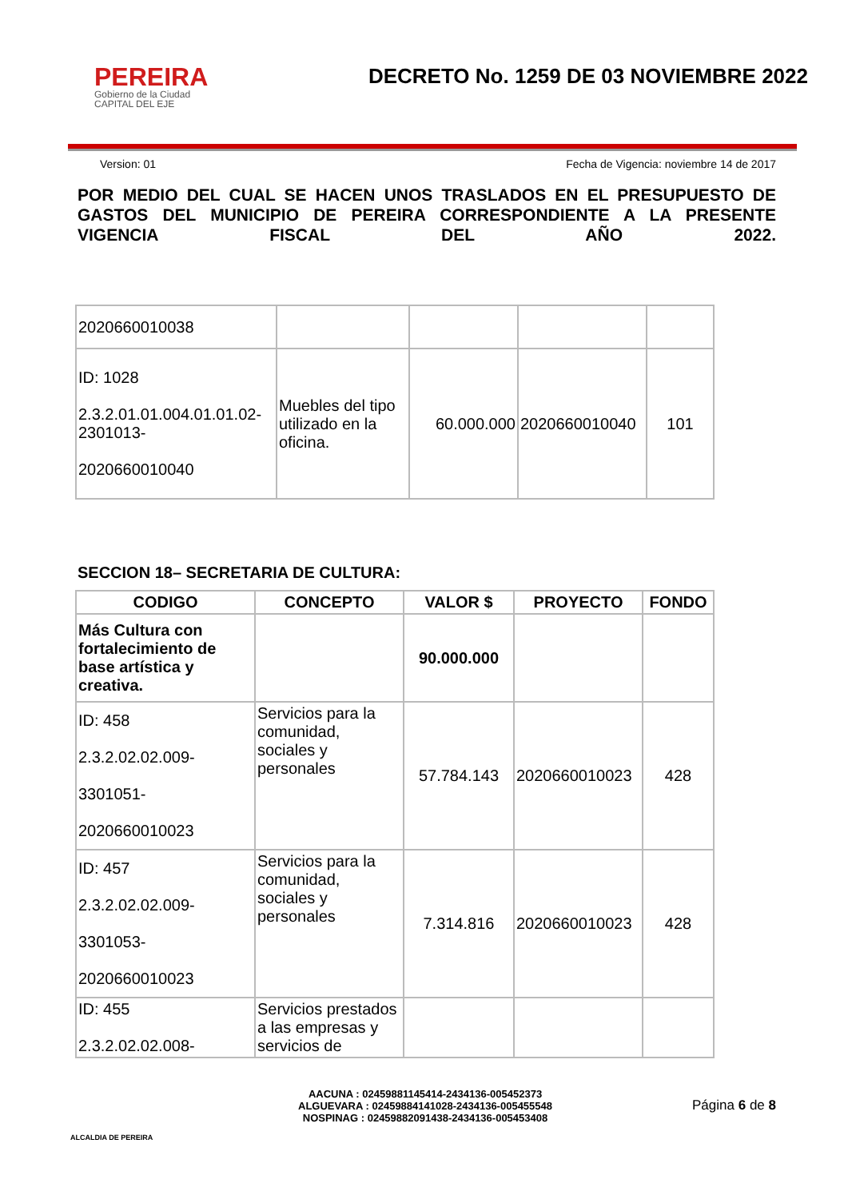PEREIRA
Gobierno de la Ciudad
CAPITAL DEL EJE
DECRETO No. 1259 DE 03 NOVIEMBRE 2022
Version: 01 Fecha de Vigencia: noviembre 14 de 2017
POR MEDIO DEL CUAL SE HACEN UNOS TRASLADOS EN EL PRESUPUESTO DE GASTOS DEL MUNICIPIO DE PEREIRA CORRESPONDIENTE A LA PRESENTE VIGENCIA FISCAL DEL AÑO 2022.
| 2020660010038 | | | | |
| ID: 1028 2.3.2.01.01.004.01.01.02-2301013- 2020660010040 | Muebles del tipo utilizado en la oficina. | 60.000.000 | 2020660010040 | 101 |
SECCION 18– SECRETARIA DE CULTURA:
| CODIGO | CONCEPTO | VALOR $ | PROYECTO | FONDO |
| --- | --- | --- | --- | --- |
| Más Cultura con fortalecimiento de base artística y creativa. | | 90.000.000 | | |
| ID: 458 2.3.2.02.02.009- 3301051- 2020660010023 | Servicios para la comunidad, sociales y personales | 57.784.143 | 2020660010023 | 428 |
| ID: 457 2.3.2.02.02.009- 3301053- 2020660010023 | Servicios para la comunidad, sociales y personales | 7.314.816 | 2020660010023 | 428 |
| ID: 455 2.3.2.02.02.008- | Servicios prestados a las empresas y servicios de | | | |
ALCALDIA DE PEREIRA
AACUNA : 02459881145414-2434136-005452373
ALGUEVARA : 02459884141028-2434136-005455548
NOSPINAG : 02459882091438-2434136-005453408
Página 6 de 8